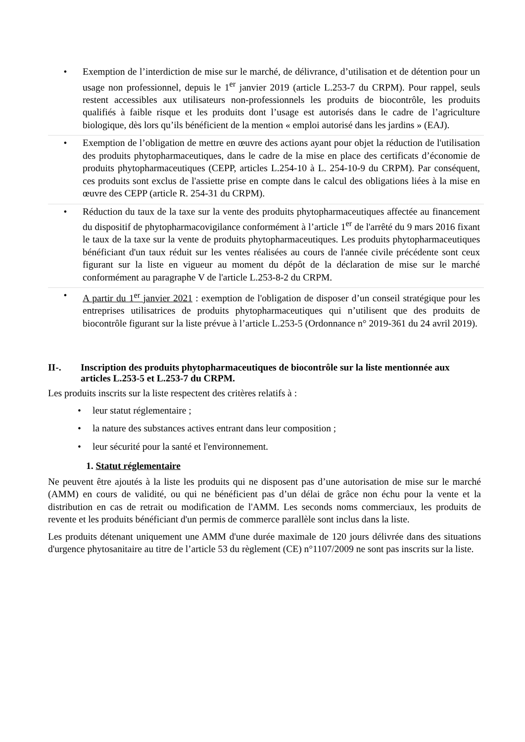| • | Exemption de l’interdiction de mise sur le marché, de délivrance, d’utilisation et de détention pour un usage non professionnel, depuis le 1<sup>er</sup> janvier 2019 (article L.253-7 du CRPM). Pour rappel, seuls restent accessibles aux utilisateurs non-professionnels les produits de biocontrôle, les produits qualifiés à faible risque et les produits dont l’usage est autorisés dans le cadre de l’agriculture biologique, dès lors qu’ils bénéficient de la mention « emploi autorisé dans les jardins » (EAJ). |
| • | Exemption de l’obligation de mettre en œuvre des actions ayant pour objet la réduction de l'utilisation des produits phytopharmaceutiques, dans le cadre de la mise en place des certificats d’économie de produits phytopharmaceutiques (CEPP, articles L.254-10 à L. 254-10-9 du CRPM). Par conséquent, ces produits sont exclus de l'assiette prise en compte dans le calcul des obligations liées à la mise en œuvre des CEPP (article R. 254-31 du CRPM). |
| • | Réduction du taux de la taxe sur la vente des produits phytopharmaceutiques affectée au financement du dispositif de phytopharmacovigilance conformément à l’article 1<sup>er</sup> de l'arrêté du 9 mars 2016 fixant le taux de la taxe sur la vente de produits phytopharmaceutiques. Les produits phytopharmaceutiques bénéficiant d'un taux réduit sur les ventes réalisées au cours de l'année civile précédente sont ceux figurant sur la liste en vigueur au moment du dépôt de la déclaration de mise sur le marché conformément au paragraphe V de l'article L.253-8-2 du CRPM. |
| • | A partir du 1<sup>er</sup> janvier 2021 : exemption de l'obligation de disposer d’un conseil stratégique pour les entreprises utilisatrices de produits phytopharmaceutiques qui n’utilisent que des produits de biocontrôle figurant sur la liste prévue à l’article L.253-5 (Ordonnance n° 2019-361 du 24 avril 2019). |
II-. Inscription des produits phytopharmaceutiques de biocontrôle sur la liste mentionnée aux articles L.253-5 et L.253-7 du CRPM.
Les produits inscrits sur la liste respectent des critères relatifs à :
• leur statut réglementaire ;
• la nature des substances actives entrant dans leur composition ;
• leur sécurité pour la santé et l'environnement.
1. Statut réglementaire
Ne peuvent être ajoutés à la liste les produits qui ne disposent pas d’une autorisation de mise sur le marché (AMM) en cours de validité, ou qui ne bénéficient pas d’un délai de grâce non échu pour la vente et la distribution en cas de retrait ou modification de l'AMM. Les seconds noms commerciaux, les produits de revente et les produits bénéficiant d'un permis de commerce parallèle sont inclus dans la liste.
Les produits détenant uniquement une AMM d'une durée maximale de 120 jours délivrée dans des situations d'urgence phytosanitaire au titre de l’article 53 du règlement (CE) n°1107/2009 ne sont pas inscrits sur la liste.